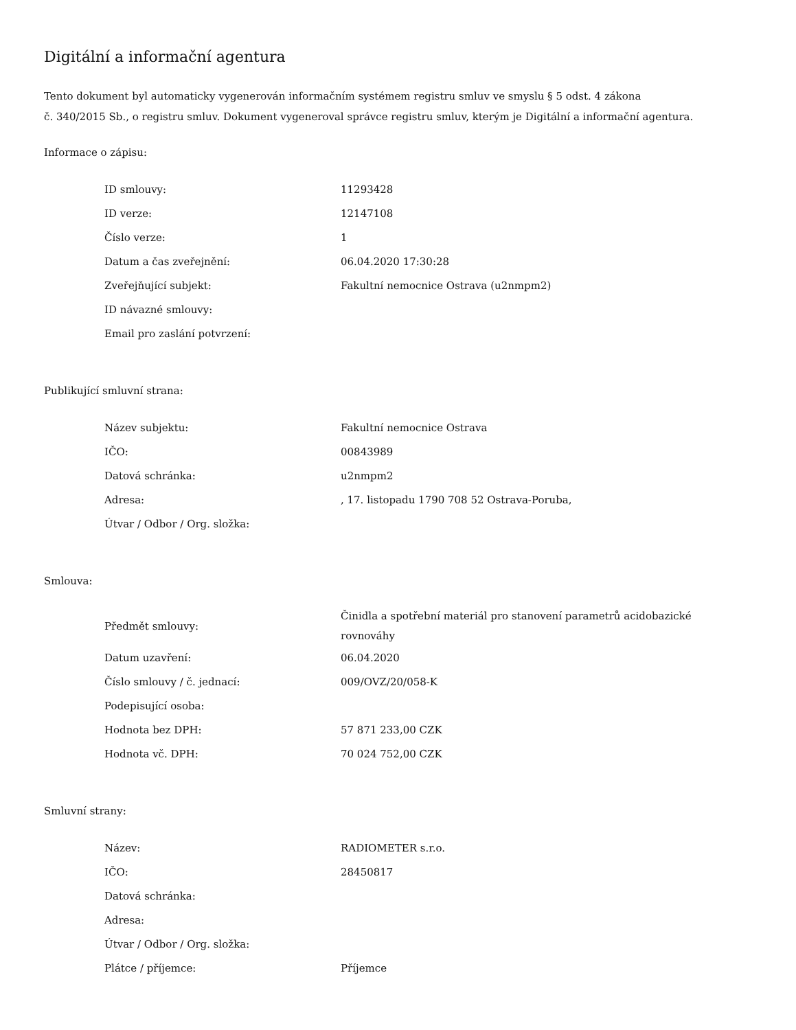Digitální a informační agentura
Tento dokument byl automaticky vygenerován informačním systémem registru smluv ve smyslu § 5 odst. 4 zákona
č. 340/2015 Sb., o registru smluv. Dokument vygeneroval správce registru smluv, kterým je Digitální a informační agentura.
Informace o zápisu:
| ID smlouvy: | 11293428 |
| ID verze: | 12147108 |
| Číslo verze: | 1 |
| Datum a čas zveřejnění: | 06.04.2020 17:30:28 |
| Zveřejňující subjekt: | Fakultní nemocnice Ostrava (u2nmpm2) |
| ID návazné smlouvy: | |
| Email pro zaslání potvrzení: | |
Publikující smluvní strana:
| Název subjektu: | Fakultní nemocnice Ostrava |
| IČO: | 00843989 |
| Datová schránka: | u2nmpm2 |
| Adresa: | , 17. listopadu 1790 708 52 Ostrava-Poruba, |
| Útvar / Odbor / Org. složka: | |
Smlouva:
| Předmět smlouvy: | Činidla a spotřební materiál pro stanovení parametrů acidobazické rovnováhy |
| Datum uzavření: | 06.04.2020 |
| Číslo smlouvy / č. jednací: | 009/OVZ/20/058-K |
| Podepisující osoba: | |
| Hodnota bez DPH: | 57 871 233,00 CZK |
| Hodnota vč. DPH: | 70 024 752,00 CZK |
Smluvní strany:
| Název: | RADIOMETER s.r.o. |
| IČO: | 28450817 |
| Datová schránka: | |
| Adresa: | |
| Útvar / Odbor / Org. složka: | |
| Plátce / příjemce: | Příjemce |